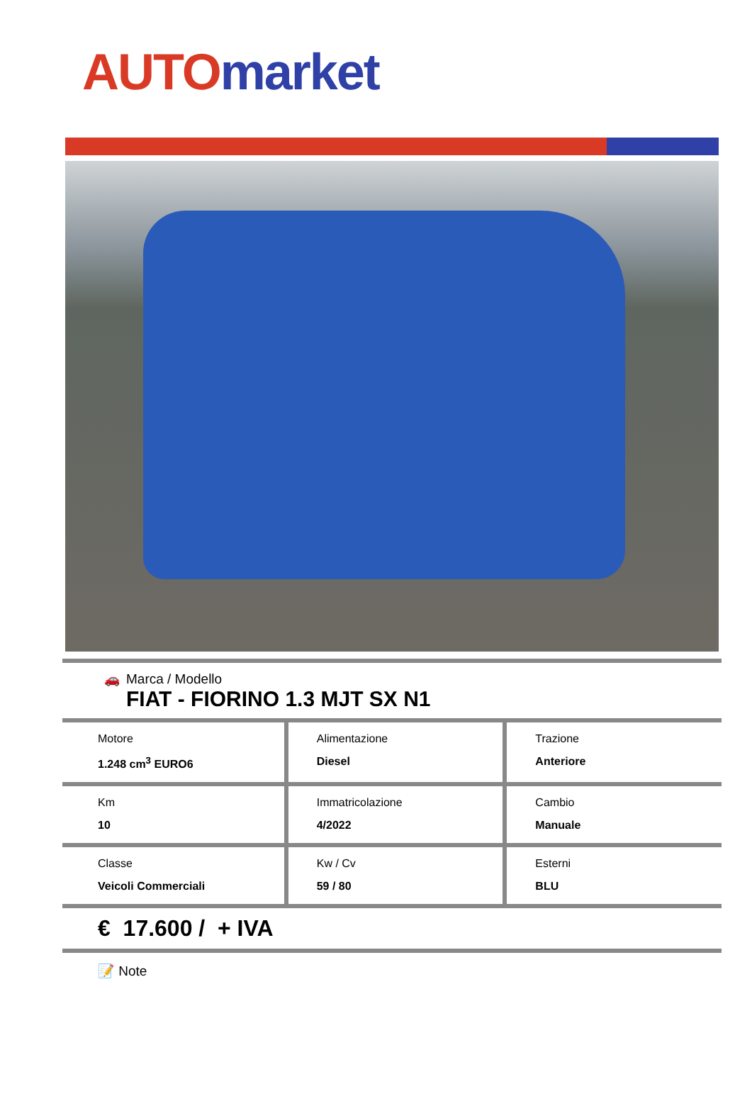AUTO market
🚗 Marca / Modello
FIAT - FIORINO 1.3 MJT SX N1
| Motore 1.248 cm<sup>3</sup> EURO6 | Alimentazione Diesel | Trazione Anteriore |
| Km 10 | Immatricolazione 4/2022 | Cambio Manuale |
| Classe Veicoli Commerciali | Kw / Cv 59 / 80 | Esterni BLU |
€ 17.600 / + IVA
📝 Note